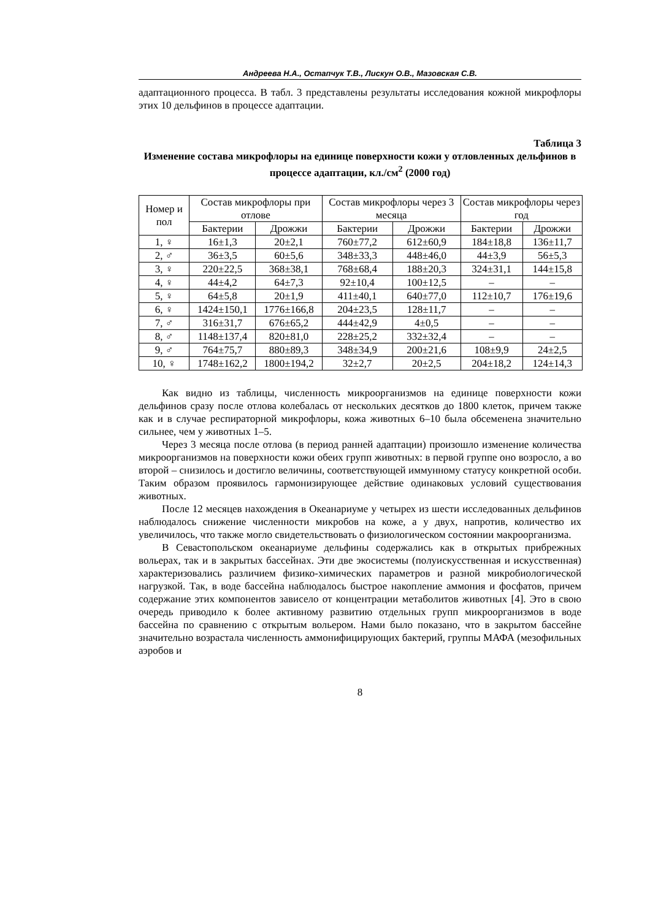Андреева Н.А., Остапчук Т.В., Лискун О.В., Мазовская С.В.
адаптационного процесса. В табл. 3 представлены результаты исследования кожной микрофлоры этих 10 дельфинов в процессе адаптации.
Таблица 3
Изменение состава микрофлоры на единице поверхности кожи у отловленных дельфинов в процессе адаптации, кл./см<sup>2</sup> (2000 год)
| Номер и пол | Состав микрофлоры при отлове | | Состав микрофлоры через 3 месяца | | Состав микрофлоры через год | |
| --- | --- | --- | --- | --- | --- | --- |
| | Бактерии | Дрожжи | Бактерии | Дрожжи | Бактерии | Дрожжи |
| 1, ♀ | 16±1,3 | 20±2,1 | 760±77,2 | 612±60,9 | 184±18,8 | 136±11,7 |
| 2, ♂ | 36±3,5 | 60±5,6 | 348±33,3 | 448±46,0 | 44±3,9 | 56±5,3 |
| 3, ♀ | 220±22,5 | 368±38,1 | 768±68,4 | 188±20,3 | 324±31,1 | 144±15,8 |
| 4, ♀ | 44±4,2 | 64±7,3 | 92±10,4 | 100±12,5 | – | – |
| 5, ♀ | 64±5,8 | 20±1,9 | 411±40,1 | 640±77,0 | 112±10,7 | 176±19,6 |
| 6, ♀ | 1424±150,1 | 1776±166,8 | 204±23,5 | 128±11,7 | – | – |
| 7, ♂ | 316±31,7 | 676±65,2 | 444±42,9 | 4±0,5 | – | – |
| 8, ♂ | 1148±137,4 | 820±81,0 | 228±25,2 | 332±32,4 | – | – |
| 9, ♂ | 764±75,7 | 880±89,3 | 348±34,9 | 200±21,6 | 108±9,9 | 24±2,5 |
| 10, ♀ | 1748±162,2 | 1800±194,2 | 32±2,7 | 20±2,5 | 204±18,2 | 124±14,3 |
Как видно из таблицы, численность микроорганизмов на единице поверхности кожи дельфинов сразу после отлова колебалась от нескольких десятков до 1800 клеток, причем также как и в случае респираторной микрофлоры, кожа животных 6–10 была обсеменена значительно сильнее, чем у животных 1–5.
Через 3 месяца после отлова (в период ранней адаптации) произошло изменение количества микроорганизмов на поверхности кожи обеих групп животных: в первой группе оно возросло, а во второй – снизилось и достигло величины, соответствующей иммунному статусу конкретной особи. Таким образом проявилось гармонизирующее действие одинаковых условий существования животных.
После 12 месяцев нахождения в Океанариуме у четырех из шести исследованных дельфинов наблюдалось снижение численности микробов на коже, а у двух, напротив, количество их увеличилось, что также могло свидетельствовать о физиологическом состоянии макроорганизма.
В Севастопольском океанариуме дельфины содержались как в открытых прибрежных вольерах, так и в закрытых бассейнах. Эти две экосистемы (полуискусственная и искусственная) характеризовались различием физико-химических параметров и разной микробиологической нагрузкой. Так, в воде бассейна наблюдалось быстрое накопление аммония и фосфатов, причем содержание этих компонентов зависело от концентрации метаболитов животных [4]. Это в свою очередь приводило к более активному развитию отдельных групп микроорганизмов в воде бассейна по сравнению с открытым вольером. Нами было показано, что в закрытом бассейне значительно возрастала численность аммонифицирующих бактерий, группы МАФА (мезофильных аэробов и
8